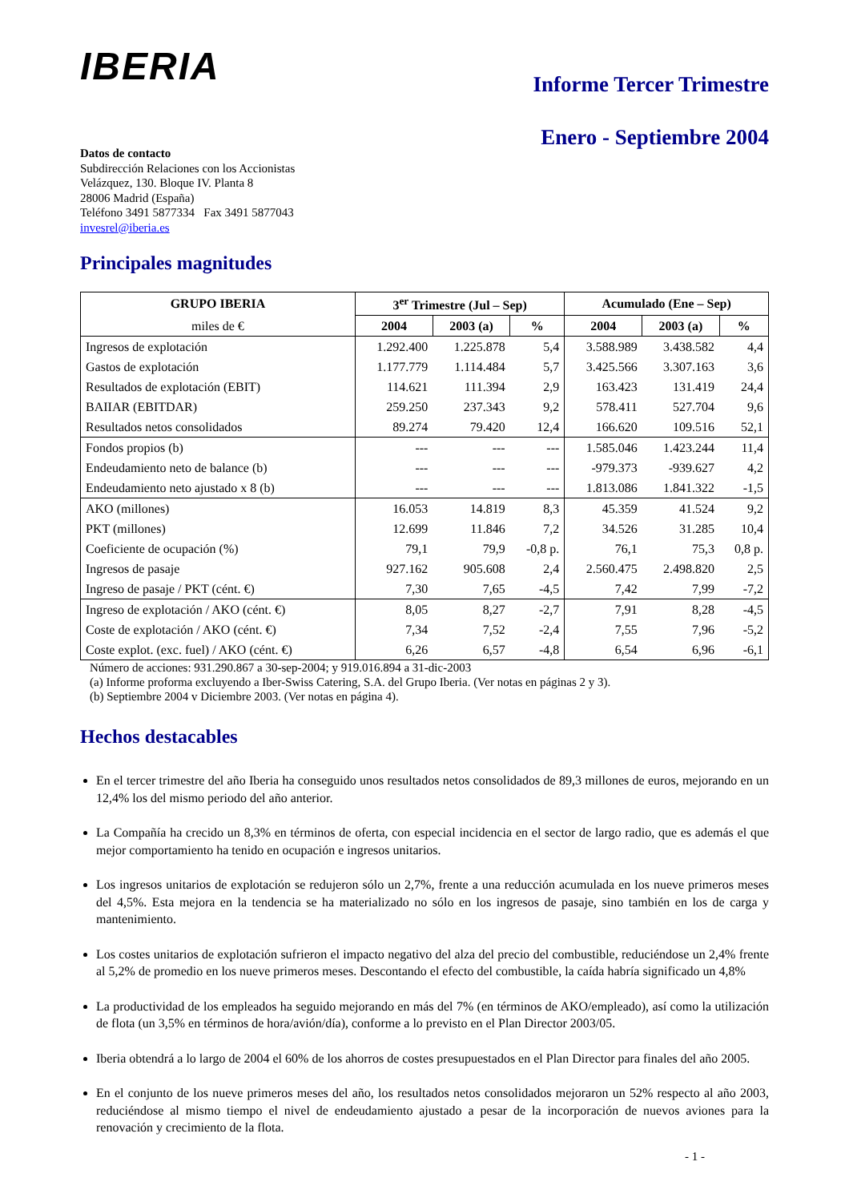IBERIA
Informe Tercer Trimestre
Enero - Septiembre 2004
Datos de contacto
Subdirección Relaciones con los Accionistas
Velázquez, 130. Bloque IV. Planta 8
28006 Madrid (España)
Teléfono 3491 5877334 Fax 3491 5877043
invesrel@iberia.es
Principales magnitudes
| GRUPO IBERIA | 3<sup>er</sup> Trimestre (Jul – Sep) | | | Acumulado (Ene – Sep) | | |
| --- | --- | --- | --- | --- | --- | --- |
| miles de € | 2004 | 2003 (a) | % | 2004 | 2003 (a) | % |
| Ingresos de explotación | 1.292.400 | 1.225.878 | 5,4 | 3.588.989 | 3.438.582 | 4,4 |
| Gastos de explotación | 1.177.779 | 1.114.484 | 5,7 | 3.425.566 | 3.307.163 | 3,6 |
| Resultados de explotación (EBIT) | 114.621 | 111.394 | 2,9 | 163.423 | 131.419 | 24,4 |
| BAIIAR (EBITDAR) | 259.250 | 237.343 | 9,2 | 578.411 | 527.704 | 9,6 |
| Resultados netos consolidados | 89.274 | 79.420 | 12,4 | 166.620 | 109.516 | 52,1 |
| Fondos propios (b) | --- | --- | --- | 1.585.046 | 1.423.244 | 11,4 |
| Endeudamiento neto de balance (b) | --- | --- | --- | -979.373 | -939.627 | 4,2 |
| Endeudamiento neto ajustado x 8 (b) | --- | --- | --- | 1.813.086 | 1.841.322 | -1,5 |
| AKO (millones) | 16.053 | 14.819 | 8,3 | 45.359 | 41.524 | 9,2 |
| PKT (millones) | 12.699 | 11.846 | 7,2 | 34.526 | 31.285 | 10,4 |
| Coeficiente de ocupación (%) | 79,1 | 79,9 | -0,8 p. | 76,1 | 75,3 | 0,8 p. |
| Ingresos de pasaje | 927.162 | 905.608 | 2,4 | 2.560.475 | 2.498.820 | 2,5 |
| Ingreso de pasaje / PKT (cént. €) | 7,30 | 7,65 | -4,5 | 7,42 | 7,99 | -7,2 |
| Ingreso de explotación / AKO (cént. €) | 8,05 | 8,27 | -2,7 | 7,91 | 8,28 | -4,5 |
| Coste de explotación / AKO (cént. €) | 7,34 | 7,52 | -2,4 | 7,55 | 7,96 | -5,2 |
| Coste explot. (exc. fuel) / AKO (cént. €) | 6,26 | 6,57 | -4,8 | 6,54 | 6,96 | -6,1 |
Número de acciones: 931.290.867 a 30-sep-2004; y 919.016.894 a 31-dic-2003
(a) Informe proforma excluyendo a Iber-Swiss Catering, S.A. del Grupo Iberia. (Ver notas en páginas 2 y 3).
(b) Septiembre 2004 v Diciembre 2003. (Ver notas en página 4).
Hechos destacables
En el tercer trimestre del año Iberia ha conseguido unos resultados netos consolidados de 89,3 millones de euros, mejorando en un 12,4% los del mismo periodo del año anterior.
La Compañía ha crecido un 8,3% en términos de oferta, con especial incidencia en el sector de largo radio, que es además el que mejor comportamiento ha tenido en ocupación e ingresos unitarios.
Los ingresos unitarios de explotación se redujeron sólo un 2,7%, frente a una reducción acumulada en los nueve primeros meses del 4,5%. Esta mejora en la tendencia se ha materializado no sólo en los ingresos de pasaje, sino también en los de carga y mantenimiento.
Los costes unitarios de explotación sufrieron el impacto negativo del alza del precio del combustible, reduciéndose un 2,4% frente al 5,2% de promedio en los nueve primeros meses. Descontando el efecto del combustible, la caída habría significado un 4,8%
La productividad de los empleados ha seguido mejorando en más del 7% (en términos de AKO/empleado), así como la utilización de flota (un 3,5% en términos de hora/avión/día), conforme a lo previsto en el Plan Director 2003/05.
Iberia obtendrá a lo largo de 2004 el 60% de los ahorros de costes presupuestados en el Plan Director para finales del año 2005.
En el conjunto de los nueve primeros meses del año, los resultados netos consolidados mejoraron un 52% respecto al año 2003, reduciéndose al mismo tiempo el nivel de endeudamiento ajustado a pesar de la incorporación de nuevos aviones para la renovación y crecimiento de la flota.
- 1 -